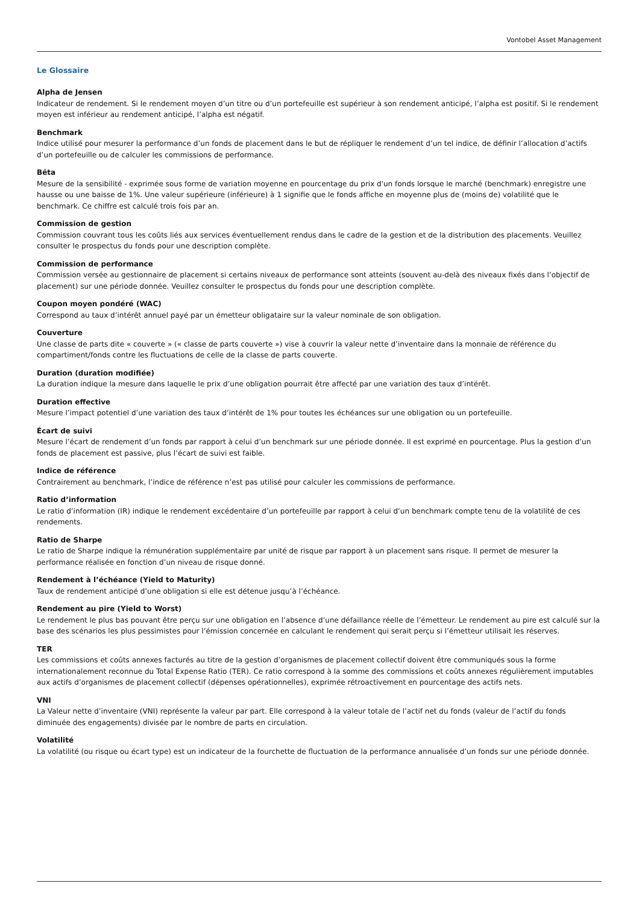Vontobel Asset Management
Le Glossaire
Alpha de Jensen
Indicateur de rendement. Si le rendement moyen d’un titre ou d’un portefeuille est supérieur à son rendement anticipé, l’alpha est positif. Si le rendement moyen est inférieur au rendement anticipé, l’alpha est négatif.
Benchmark
Indice utilisé pour mesurer la performance d’un fonds de placement dans le but de répliquer le rendement d’un tel indice, de définir l’allocation d’actifs d’un portefeuille ou de calculer les commissions de performance.
Bêta
Mesure de la sensibilité - exprimée sous forme de variation moyenne en pourcentage du prix d'un fonds lorsque le marché (benchmark) enregistre une hausse ou une baisse de 1%. Une valeur supérieure (inférieure) à 1 signifie que le fonds affiche en moyenne plus de (moins de) volatilité que le benchmark. Ce chiffre est calculé trois fois par an.
Commission de gestion
Commission couvrant tous les coûts liés aux services éventuellement rendus dans le cadre de la gestion et de la distribution des placements. Veuillez consulter le prospectus du fonds pour une description complète.
Commission de performance
Commission versée au gestionnaire de placement si certains niveaux de performance sont atteints (souvent au-delà des niveaux fixés dans l’objectif de placement) sur une période donnée. Veuillez consulter le prospectus du fonds pour une description complète.
Coupon moyen pondéré (WAC)
Correspond au taux d’intérêt annuel payé par un émetteur obligataire sur la valeur nominale de son obligation.
Couverture
Une classe de parts dite « couverte » (« classe de parts couverte ») vise à couvrir la valeur nette d’inventaire dans la monnaie de référence du compartiment/fonds contre les fluctuations de celle de la classe de parts couverte.
Duration (duration modifiée)
La duration indique la mesure dans laquelle le prix d’une obligation pourrait être affecté par une variation des taux d’intérêt.
Duration effective
Mesure l’impact potentiel d’une variation des taux d’intérêt de 1% pour toutes les échéances sur une obligation ou un portefeuille.
Écart de suivi
Mesure l’écart de rendement d’un fonds par rapport à celui d’un benchmark sur une période donnée. Il est exprimé en pourcentage. Plus la gestion d’un fonds de placement est passive, plus l’écart de suivi est faible.
Indice de référence
Contrairement au benchmark, l’indice de référence n’est pas utilisé pour calculer les commissions de performance.
Ratio d’information
Le ratio d’information (IR) indique le rendement excédentaire d’un portefeuille par rapport à celui d’un benchmark compte tenu de la volatilité de ces rendements.
Ratio de Sharpe
Le ratio de Sharpe indique la rémunération supplémentaire par unité de risque par rapport à un placement sans risque. Il permet de mesurer la performance réalisée en fonction d’un niveau de risque donné.
Rendement à l’échéance (Yield to Maturity)
Taux de rendement anticipé d’une obligation si elle est détenue jusqu’à l’échéance.
Rendement au pire (Yield to Worst)
Le rendement le plus bas pouvant être perçu sur une obligation en l’absence d’une défaillance réelle de l’émetteur. Le rendement au pire est calculé sur la base des scénarios les plus pessimistes pour l’émission concernée en calculant le rendement qui serait perçu si l’émetteur utilisait les réserves.
TER
Les commissions et coûts annexes facturés au titre de la gestion d’organismes de placement collectif doivent être communiqués sous la forme internationalement reconnue du Total Expense Ratio (TER). Ce ratio correspond à la somme des commissions et coûts annexes régulièrement imputables aux actifs d’organismes de placement collectif (dépenses opérationnelles), exprimée rétroactivement en pourcentage des actifs nets.
VNI
La Valeur nette d’inventaire (VNI) représente la valeur par part. Elle correspond à la valeur totale de l’actif net du fonds (valeur de l’actif du fonds diminuée des engagements) divisée par le nombre de parts en circulation.
Volatilité
La volatilité (ou risque ou écart type) est un indicateur de la fourchette de fluctuation de la performance annualisée d’un fonds sur une période donnée.